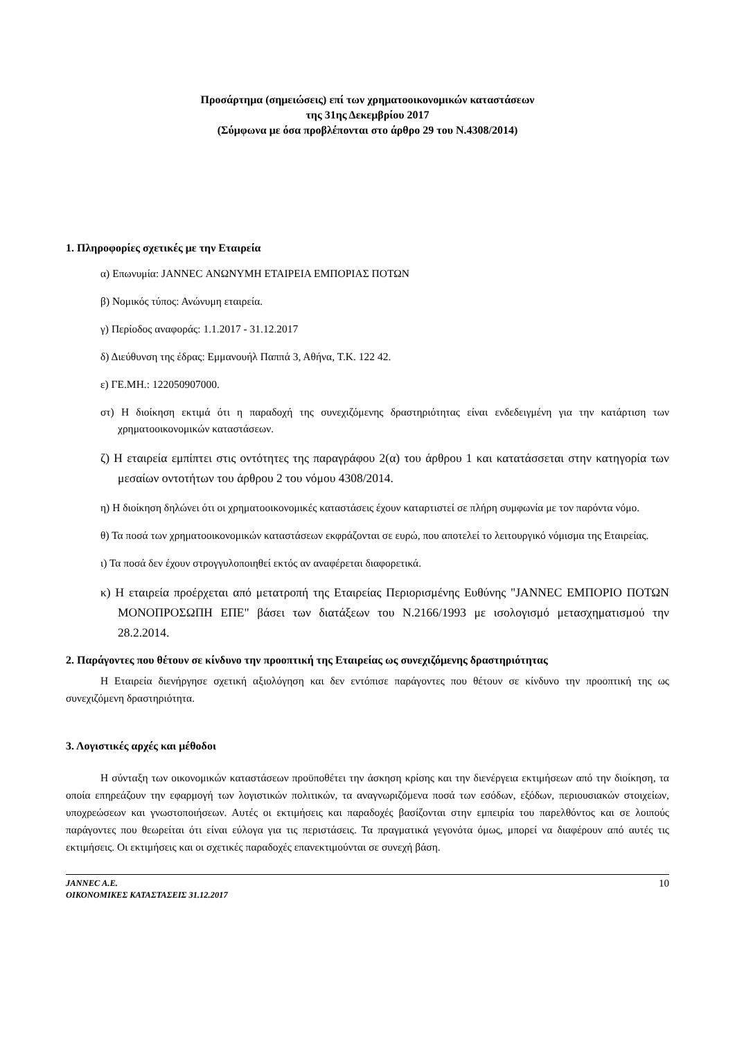Προσάρτημα (σημειώσεις) επί των χρηματοοικονομικών καταστάσεων
της 31ης Δεκεμβρίου 2017
(Σύμφωνα με όσα προβλέπονται στο άρθρο 29 του Ν.4308/2014)
1. Πληροφορίες σχετικές με την Εταιρεία
α) Επωνυμία: JANNEC ΑΝΩΝΥΜΗ ΕΤΑΙΡΕΙΑ ΕΜΠΟΡΙΑΣ ΠΟΤΩΝ
β) Νομικός τύπος: Ανώνυμη εταιρεία.
γ) Περίοδος αναφοράς: 1.1.2017 - 31.12.2017
δ) Διεύθυνση της έδρας: Εμμανουήλ Παππά 3, Αθήνα, Τ.Κ. 122 42.
ε) ΓΕ.ΜΗ.: 122050907000.
στ) Η διοίκηση εκτιμά ότι η παραδοχή της συνεχιζόμενης δραστηριότητας είναι ενδεδειγμένη για την κατάρτιση των χρηματοοικονομικών καταστάσεων.
ζ) Η εταιρεία εμπίπτει στις οντότητες της παραγράφου 2(α) του άρθρου 1 και κατατάσσεται στην κατηγορία των μεσαίων οντοτήτων του άρθρου 2 του νόμου 4308/2014.
η) Η διοίκηση δηλώνει ότι οι χρηματοοικονομικές καταστάσεις έχουν καταρτιστεί σε πλήρη συμφωνία με τον παρόντα νόμο.
θ) Τα ποσά των χρηματοοικονομικών καταστάσεων εκφράζονται σε ευρώ, που αποτελεί το λειτουργικό νόμισμα της Εταιρείας.
ι) Τα ποσά δεν έχουν στρογγυλοποιηθεί εκτός αν αναφέρεται διαφορετικά.
κ) Η εταιρεία προέρχεται από μετατροπή της Εταιρείας Περιορισμένης Ευθύνης "JANNEC ΕΜΠΟΡΙΟ ΠΟΤΩΝ ΜΟΝΟΠΡΟΣΩΠΗ ΕΠΕ" βάσει των διατάξεων του Ν.2166/1993 με ισολογισμό μετασχηματισμού την 28.2.2014.
2. Παράγοντες που θέτουν σε κίνδυνο την προοπτική της Εταιρείας ως συνεχιζόμενης δραστηριότητας
Η Εταιρεία διενήργησε σχετική αξιολόγηση και δεν εντόπισε παράγοντες που θέτουν σε κίνδυνο την προοπτική της ως συνεχιζόμενη δραστηριότητα.
3. Λογιστικές αρχές και μέθοδοι
Η σύνταξη των οικονομικών καταστάσεων προϋποθέτει την άσκηση κρίσης και την διενέργεια εκτιμήσεων από την διοίκηση, τα οποία επηρεάζουν την εφαρμογή των λογιστικών πολιτικών, τα αναγνωριζόμενα ποσά των εσόδων, εξόδων, περιουσιακών στοιχείων, υποχρεώσεων και γνωστοποιήσεων. Αυτές οι εκτιμήσεις και παραδοχές βασίζονται στην εμπειρία του παρελθόντος και σε λοιπούς παράγοντες που θεωρείται ότι είναι εύλογα για τις περιστάσεις. Τα πραγματικά γεγονότα όμως, μπορεί να διαφέρουν από αυτές τις εκτιμήσεις. Οι εκτιμήσεις και οι σχετικές παραδοχές επανεκτιμούνται σε συνεχή βάση.
JANNEC A.E.
ΟΙΚΟΝΟΜΙΚΕΣ ΚΑΤΑΣΤΑΣΕΙΣ 31.12.2017
10